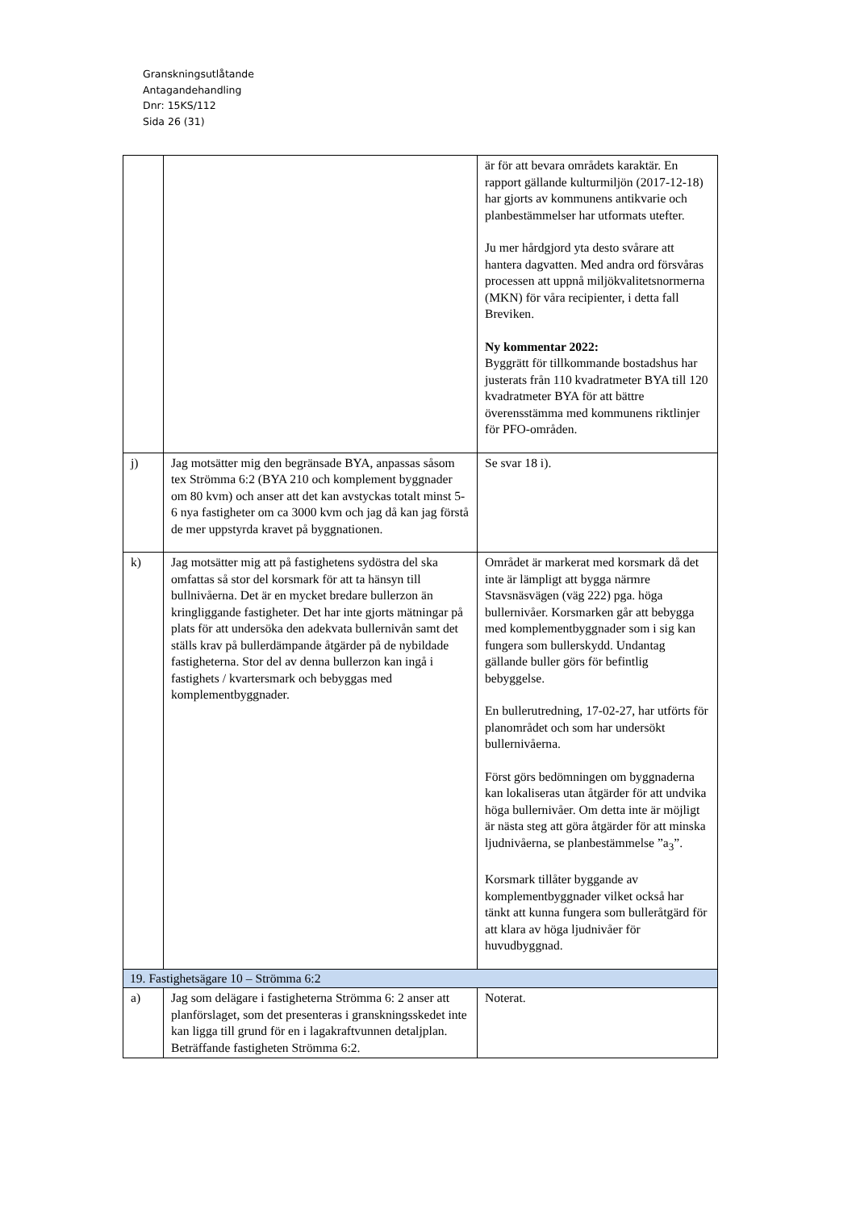Granskningsutlåtande
Antagandehandling
Dnr: 15KS/112
Sida 26 (31)
| | | är för att bevara områdets karaktär. En rapport gällande kulturmiljön (2017-12-18) har gjorts av kommunens antikvarie och planbestämmelser har utformats utefter. Ju mer hårdgjord yta desto svårare att hantera dagvatten. Med andra ord försvåras processen att uppnå miljökvalitetsnormerna (MKN) för våra recipienter, i detta fall Breviken. Ny kommentar 2022: Byggrätt för tillkommande bostadshus har justerats från 110 kvadratmeter BYA till 120 kvadratmeter BYA för att bättre överensstämma med kommunens riktlinjer för PFO-områden. |
| j) | Jag motsätter mig den begränsade BYA, anpassas såsom tex Strömma 6:2 (BYA 210 och komplement byggnader om 80 kvm) och anser att det kan avstyckas totalt minst 5-6 nya fastigheter om ca 3000 kvm och jag då kan jag förstå de mer uppstyrda kravet på byggnationen. | Se svar 18 i). |
| k) | Jag motsätter mig att på fastighetens sydöstra del ska omfattas så stor del korsmark för att ta hänsyn till bullnivåerna. Det är en mycket bredare bullerzon än kringliggande fastigheter. Det har inte gjorts mätningar på plats för att undersöka den adekvata bullernivån samt det ställs krav på bullerdämpande åtgärder på de nybildade fastigheterna. Stor del av denna bullerzon kan ingå i fastighets / kvartersmark och bebyggas med komplementbyggnader. | Området är markerat med korsmark då det inte är lämpligt att bygga närmre Stavsnäsvägen (väg 222) pga. höga bullernivåer. Korsmarken går att bebygga med komplementbyggnader som i sig kan fungera som bullerskydd. Undantag gällande buller görs för befintlig bebyggelse. En bullerutredning, 17-02-27, har utförts för planområdet och som har undersökt bullernivåerna. Först görs bedömningen om byggnaderna kan lokaliseras utan åtgärder för att undvika höga bullernivåer. Om detta inte är möjligt är nästa steg att göra åtgärder för att minska ljudnivåerna, se planbestämmelse ”a<sub>3</sub>”. Korsmark tillåter byggande av komplementbyggnader vilket också har tänkt att kunna fungera som bulleråtgärd för att klara av höga ljudnivåer för huvudbyggnad. |
| 19. Fastighetsägare 10 – Strömma 6:2 | | |
| a) | Jag som delägare i fastigheterna Strömma 6: 2 anser att planförslaget, som det presenteras i granskningsskedet inte kan ligga till grund för en i lagakraftvunnen detaljplan. Beträffande fastigheten Strömma 6:2. | Noterat. |